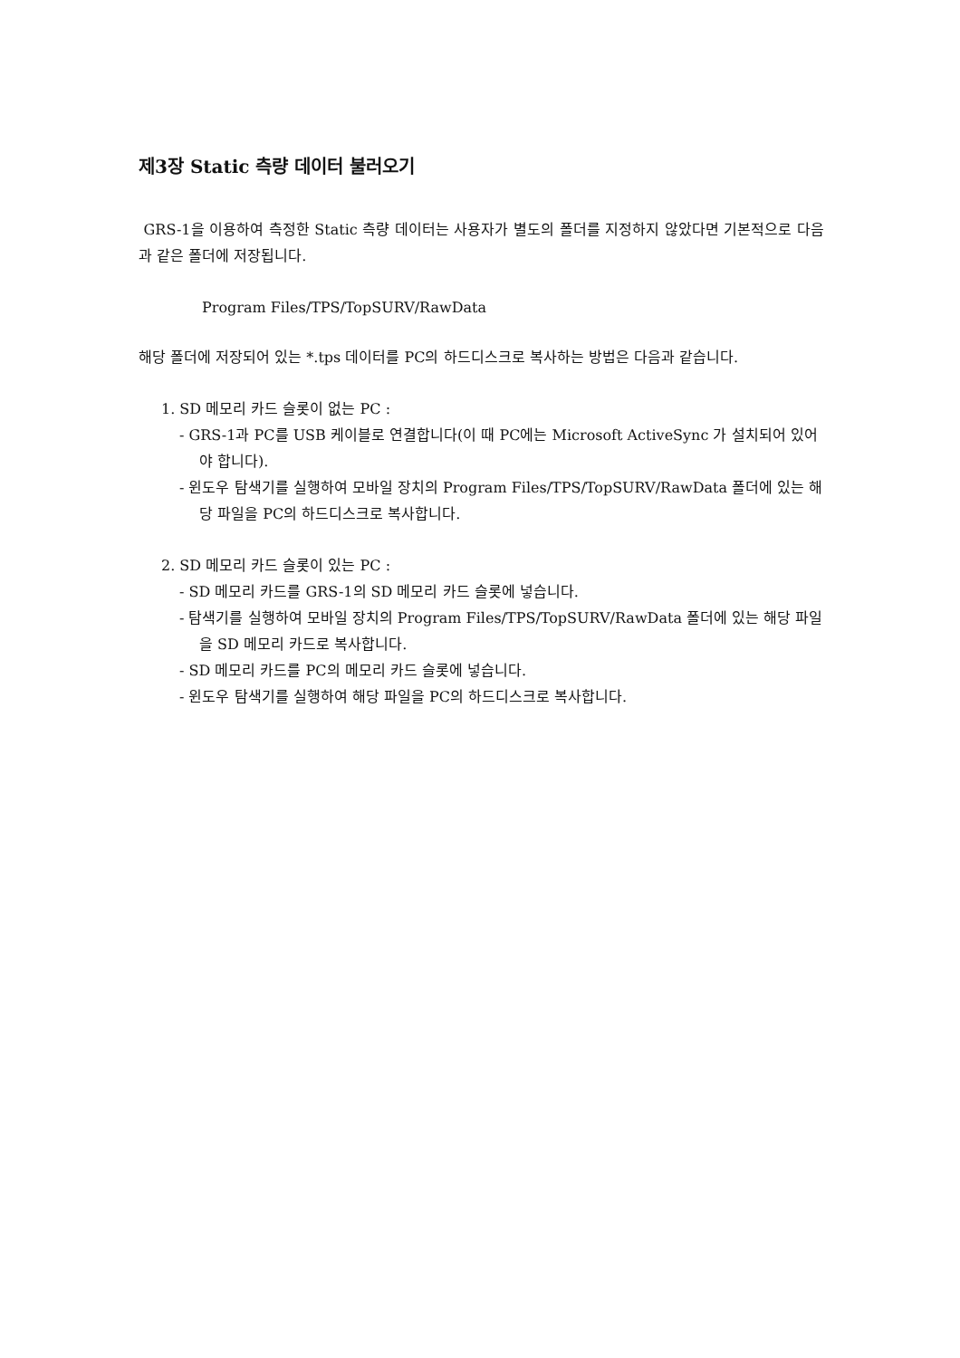제3장 Static 측량 데이터 불러오기
GRS-1을 이용하여 측정한 Static 측량 데이터는 사용자가 별도의 폴더를 지정하지 않았다면 기본적으로 다음과 같은 폴더에 저장됩니다.
Program Files/TPS/TopSURV/RawData
해당 폴더에 저장되어 있는 *.tps 데이터를 PC의 하드디스크로 복사하는 방법은 다음과 같습니다.
1. SD 메모리 카드 슬롯이 없는 PC :
- GRS-1과 PC를 USB 케이블로 연결합니다(이 때 PC에는 Microsoft ActiveSync 가 설치되어 있어야 합니다).
- 윈도우 탐색기를 실행하여 모바일 장치의 Program Files/TPS/TopSURV/RawData 폴더에 있는 해당 파일을 PC의 하드디스크로 복사합니다.
2. SD 메모리 카드 슬롯이 있는 PC :
- SD 메모리 카드를 GRS-1의 SD 메모리 카드 슬롯에 넣습니다.
- 탐색기를 실행하여 모바일 장치의 Program Files/TPS/TopSURV/RawData 폴더에 있는 해당 파일을 SD 메모리 카드로 복사합니다.
- SD 메모리 카드를 PC의 메모리 카드 슬롯에 넣습니다.
- 윈도우 탐색기를 실행하여 해당 파일을 PC의 하드디스크로 복사합니다.